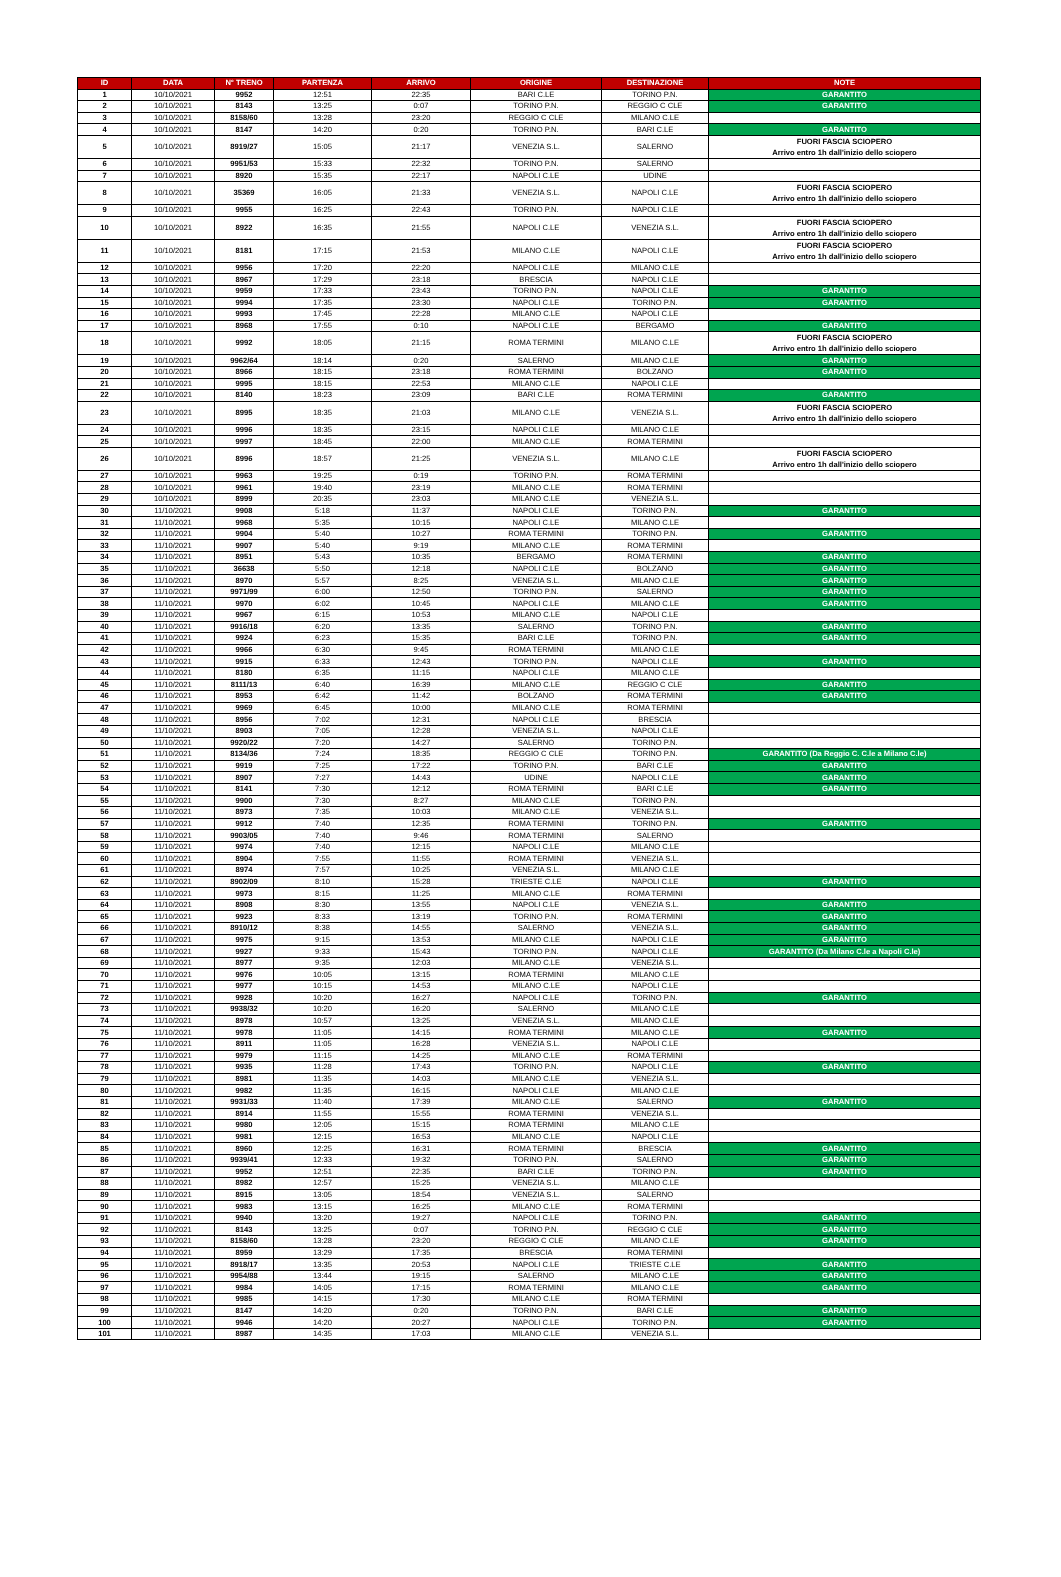| ID | DATA | N° TRENO | PARTENZA | ARRIVO | ORIGINE | DESTINAZIONE | NOTE |
| --- | --- | --- | --- | --- | --- | --- | --- |
| 1 | 10/10/2021 | 9952 | 12:51 | 22:35 | BARI C.LE | TORINO P.N. | GARANTITO |
| 2 | 10/10/2021 | 8143 | 13:25 | 0:07 | TORINO P.N. | REGGIO C CLE | GARANTITO |
| 3 | 10/10/2021 | 8158/60 | 13:28 | 23:20 | REGGIO C CLE | MILANO C.LE | |
| 4 | 10/10/2021 | 8147 | 14:20 | 0:20 | TORINO P.N. | BARI C.LE | GARANTITO |
| 5 | 10/10/2021 | 8919/27 | 15:05 | 21:17 | VENEZIA S.L. | SALERNO | FUORI FASCIA SCIOPERO Arrivo entro 1h dall'inizio dello sciopero |
| 6 | 10/10/2021 | 9951/53 | 15:33 | 22:32 | TORINO P.N. | SALERNO | |
| 7 | 10/10/2021 | 8920 | 15:35 | 22:17 | NAPOLI C.LE | UDINE | |
| 8 | 10/10/2021 | 35369 | 16:05 | 21:33 | VENEZIA S.L. | NAPOLI C.LE | FUORI FASCIA SCIOPERO Arrivo entro 1h dall'inizio dello sciopero |
| 9 | 10/10/2021 | 9955 | 16:25 | 22:43 | TORINO P.N. | NAPOLI C.LE | |
| 10 | 10/10/2021 | 8922 | 16:35 | 21:55 | NAPOLI C.LE | VENEZIA S.L. | FUORI FASCIA SCIOPERO Arrivo entro 1h dall'inizio dello sciopero |
| 11 | 10/10/2021 | 8181 | 17:15 | 21:53 | MILANO C.LE | NAPOLI C.LE | FUORI FASCIA SCIOPERO Arrivo entro 1h dall'inizio dello sciopero |
| 12 | 10/10/2021 | 9956 | 17:20 | 22:20 | NAPOLI C.LE | MILANO C.LE | |
| 13 | 10/10/2021 | 8967 | 17:29 | 23:18 | BRESCIA | NAPOLI C.LE | |
| 14 | 10/10/2021 | 9959 | 17:33 | 23:43 | TORINO P.N. | NAPOLI C.LE | GARANTITO |
| 15 | 10/10/2021 | 9994 | 17:35 | 23:30 | NAPOLI C.LE | TORINO P.N. | GARANTITO |
| 16 | 10/10/2021 | 9993 | 17:45 | 22:28 | MILANO C.LE | NAPOLI C.LE | |
| 17 | 10/10/2021 | 8968 | 17:55 | 0:10 | NAPOLI C.LE | BERGAMO | GARANTITO |
| 18 | 10/10/2021 | 9992 | 18:05 | 21:15 | ROMA TERMINI | MILANO C.LE | FUORI FASCIA SCIOPERO Arrivo entro 1h dall'inizio dello sciopero |
| 19 | 10/10/2021 | 9962/64 | 18:14 | 0:20 | SALERNO | MILANO C.LE | GARANTITO |
| 20 | 10/10/2021 | 8966 | 18:15 | 23:18 | ROMA TERMINI | BOLZANO | GARANTITO |
| 21 | 10/10/2021 | 9995 | 18:15 | 22:53 | MILANO C.LE | NAPOLI C.LE | |
| 22 | 10/10/2021 | 8140 | 18:23 | 23:09 | BARI C.LE | ROMA TERMINI | GARANTITO |
| 23 | 10/10/2021 | 8995 | 18:35 | 21:03 | MILANO C.LE | VENEZIA S.L. | FUORI FASCIA SCIOPERO Arrivo entro 1h dall'inizio dello sciopero |
| 24 | 10/10/2021 | 9996 | 18:35 | 23:15 | NAPOLI C.LE | MILANO C.LE | |
| 25 | 10/10/2021 | 9997 | 18:45 | 22:00 | MILANO C.LE | ROMA TERMINI | |
| 26 | 10/10/2021 | 8996 | 18:57 | 21:25 | VENEZIA S.L. | MILANO C.LE | FUORI FASCIA SCIOPERO Arrivo entro 1h dall'inizio dello sciopero |
| 27 | 10/10/2021 | 9963 | 19:25 | 0:19 | TORINO P.N. | ROMA TERMINI | |
| 28 | 10/10/2021 | 9961 | 19:40 | 23:19 | MILANO C.LE | ROMA TERMINI | |
| 29 | 10/10/2021 | 8999 | 20:35 | 23:03 | MILANO C.LE | VENEZIA S.L. | |
| 30 | 11/10/2021 | 9908 | 5:18 | 11:37 | NAPOLI C.LE | TORINO P.N. | GARANTITO |
| 31 | 11/10/2021 | 9968 | 5:35 | 10:15 | NAPOLI C.LE | MILANO C.LE | |
| 32 | 11/10/2021 | 9904 | 5:40 | 10:27 | ROMA TERMINI | TORINO P.N. | GARANTITO |
| 33 | 11/10/2021 | 9907 | 5:40 | 9:19 | MILANO C.LE | ROMA TERMINI | |
| 34 | 11/10/2021 | 8951 | 5:43 | 10:35 | BERGAMO | ROMA TERMINI | GARANTITO |
| 35 | 11/10/2021 | 36638 | 5:50 | 12:18 | NAPOLI C.LE | BOLZANO | GARANTITO |
| 36 | 11/10/2021 | 8970 | 5:57 | 8:25 | VENEZIA S.L. | MILANO C.LE | GARANTITO |
| 37 | 11/10/2021 | 9971/99 | 6:00 | 12:50 | TORINO P.N. | SALERNO | GARANTITO |
| 38 | 11/10/2021 | 9970 | 6:02 | 10:45 | NAPOLI C.LE | MILANO C.LE | GARANTITO |
| 39 | 11/10/2021 | 9967 | 6:15 | 10:53 | MILANO C.LE | NAPOLI C.LE | |
| 40 | 11/10/2021 | 9916/18 | 6:20 | 13:35 | SALERNO | TORINO P.N. | GARANTITO |
| 41 | 11/10/2021 | 9924 | 6:23 | 15:35 | BARI C.LE | TORINO P.N. | GARANTITO |
| 42 | 11/10/2021 | 9966 | 6:30 | 9:45 | ROMA TERMINI | MILANO C.LE | |
| 43 | 11/10/2021 | 9915 | 6:33 | 12:43 | TORINO P.N. | NAPOLI C.LE | GARANTITO |
| 44 | 11/10/2021 | 8180 | 6:35 | 11:15 | NAPOLI C.LE | MILANO C.LE | |
| 45 | 11/10/2021 | 8111/13 | 6:40 | 16:39 | MILANO C.LE | REGGIO C CLE | GARANTITO |
| 46 | 11/10/2021 | 8953 | 6:42 | 11:42 | BOLZANO | ROMA TERMINI | GARANTITO |
| 47 | 11/10/2021 | 9969 | 6:45 | 10:00 | MILANO C.LE | ROMA TERMINI | |
| 48 | 11/10/2021 | 8956 | 7:02 | 12:31 | NAPOLI C.LE | BRESCIA | |
| 49 | 11/10/2021 | 8903 | 7:05 | 12:28 | VENEZIA S.L. | NAPOLI C.LE | |
| 50 | 11/10/2021 | 9920/22 | 7:20 | 14:27 | SALERNO | TORINO P.N. | |
| 51 | 11/10/2021 | 8134/36 | 7:24 | 18:35 | REGGIO C CLE | TORINO P.N. | GARANTITO (Da Reggio C. C.le a Milano C.le) |
| 52 | 11/10/2021 | 9919 | 7:25 | 17:22 | TORINO P.N. | BARI C.LE | GARANTITO |
| 53 | 11/10/2021 | 8907 | 7:27 | 14:43 | UDINE | NAPOLI C.LE | GARANTITO |
| 54 | 11/10/2021 | 8141 | 7:30 | 12:12 | ROMA TERMINI | BARI C.LE | GARANTITO |
| 55 | 11/10/2021 | 9900 | 7:30 | 8:27 | MILANO C.LE | TORINO P.N. | |
| 56 | 11/10/2021 | 8973 | 7:35 | 10:03 | MILANO C.LE | VENEZIA S.L. | |
| 57 | 11/10/2021 | 9912 | 7:40 | 12:35 | ROMA TERMINI | TORINO P.N. | GARANTITO |
| 58 | 11/10/2021 | 9903/05 | 7:40 | 9:46 | ROMA TERMINI | SALERNO | |
| 59 | 11/10/2021 | 9974 | 7:40 | 12:15 | NAPOLI C.LE | MILANO C.LE | |
| 60 | 11/10/2021 | 8904 | 7:55 | 11:55 | ROMA TERMINI | VENEZIA S.L. | |
| 61 | 11/10/2021 | 8974 | 7:57 | 10:25 | VENEZIA S.L. | MILANO C.LE | |
| 62 | 11/10/2021 | 8902/09 | 8:10 | 15:28 | TRIESTE C.LE | NAPOLI C.LE | GARANTITO |
| 63 | 11/10/2021 | 9973 | 8:15 | 11:25 | MILANO C.LE | ROMA TERMINI | |
| 64 | 11/10/2021 | 8908 | 8:30 | 13:55 | NAPOLI C.LE | VENEZIA S.L. | GARANTITO |
| 65 | 11/10/2021 | 9923 | 8:33 | 13:19 | TORINO P.N. | ROMA TERMINI | GARANTITO |
| 66 | 11/10/2021 | 8910/12 | 8:38 | 14:55 | SALERNO | VENEZIA S.L. | GARANTITO |
| 67 | 11/10/2021 | 9975 | 9:15 | 13:53 | MILANO C.LE | NAPOLI C.LE | GARANTITO |
| 68 | 11/10/2021 | 9927 | 9:33 | 15:43 | TORINO P.N. | NAPOLI C.LE | GARANTITO (Da Milano C.le a Napoli C.le) |
| 69 | 11/10/2021 | 8977 | 9:35 | 12:03 | MILANO C.LE | VENEZIA S.L. | |
| 70 | 11/10/2021 | 9976 | 10:05 | 13:15 | ROMA TERMINI | MILANO C.LE | |
| 71 | 11/10/2021 | 9977 | 10:15 | 14:53 | MILANO C.LE | NAPOLI C.LE | |
| 72 | 11/10/2021 | 9928 | 10:20 | 16:27 | NAPOLI C.LE | TORINO P.N. | GARANTITO |
| 73 | 11/10/2021 | 9938/32 | 10:20 | 16:20 | SALERNO | MILANO C.LE | |
| 74 | 11/10/2021 | 8978 | 10:57 | 13:25 | VENEZIA S.L. | MILANO C.LE | |
| 75 | 11/10/2021 | 9978 | 11:05 | 14:15 | ROMA TERMINI | MILANO C.LE | GARANTITO |
| 76 | 11/10/2021 | 8911 | 11:05 | 16:28 | VENEZIA S.L. | NAPOLI C.LE | |
| 77 | 11/10/2021 | 9979 | 11:15 | 14:25 | MILANO C.LE | ROMA TERMINI | |
| 78 | 11/10/2021 | 9935 | 11:28 | 17:43 | TORINO P.N. | NAPOLI C.LE | GARANTITO |
| 79 | 11/10/2021 | 8981 | 11:35 | 14:03 | MILANO C.LE | VENEZIA S.L. | |
| 80 | 11/10/2021 | 9982 | 11:35 | 16:15 | NAPOLI C.LE | MILANO C.LE | |
| 81 | 11/10/2021 | 9931/33 | 11:40 | 17:39 | MILANO C.LE | SALERNO | GARANTITO |
| 82 | 11/10/2021 | 8914 | 11:55 | 15:55 | ROMA TERMINI | VENEZIA S.L. | |
| 83 | 11/10/2021 | 9980 | 12:05 | 15:15 | ROMA TERMINI | MILANO C.LE | |
| 84 | 11/10/2021 | 9981 | 12:15 | 16:53 | MILANO C.LE | NAPOLI C.LE | |
| 85 | 11/10/2021 | 8960 | 12:25 | 16:31 | ROMA TERMINI | BRESCIA | GARANTITO |
| 86 | 11/10/2021 | 9939/41 | 12:33 | 19:32 | TORINO P.N. | SALERNO | GARANTITO |
| 87 | 11/10/2021 | 9952 | 12:51 | 22:35 | BARI C.LE | TORINO P.N. | GARANTITO |
| 88 | 11/10/2021 | 8982 | 12:57 | 15:25 | VENEZIA S.L. | MILANO C.LE | |
| 89 | 11/10/2021 | 8915 | 13:05 | 18:54 | VENEZIA S.L. | SALERNO | |
| 90 | 11/10/2021 | 9983 | 13:15 | 16:25 | MILANO C.LE | ROMA TERMINI | |
| 91 | 11/10/2021 | 9940 | 13:20 | 19:27 | NAPOLI C.LE | TORINO P.N. | GARANTITO |
| 92 | 11/10/2021 | 8143 | 13:25 | 0:07 | TORINO P.N. | REGGIO C CLE | GARANTITO |
| 93 | 11/10/2021 | 8158/60 | 13:28 | 23:20 | REGGIO C CLE | MILANO C.LE | GARANTITO |
| 94 | 11/10/2021 | 8959 | 13:29 | 17:35 | BRESCIA | ROMA TERMINI | |
| 95 | 11/10/2021 | 8918/17 | 13:35 | 20:53 | NAPOLI C.LE | TRIESTE C.LE | GARANTITO |
| 96 | 11/10/2021 | 9954/88 | 13:44 | 19:15 | SALERNO | MILANO C.LE | GARANTITO |
| 97 | 11/10/2021 | 9984 | 14:05 | 17:15 | ROMA TERMINI | MILANO C.LE | GARANTITO |
| 98 | 11/10/2021 | 9985 | 14:15 | 17:30 | MILANO C.LE | ROMA TERMINI | |
| 99 | 11/10/2021 | 8147 | 14:20 | 0:20 | TORINO P.N. | BARI C.LE | GARANTITO |
| 100 | 11/10/2021 | 9946 | 14:20 | 20:27 | NAPOLI C.LE | TORINO P.N. | GARANTITO |
| 101 | 11/10/2021 | 8987 | 14:35 | 17:03 | MILANO C.LE | VENEZIA S.L. | |